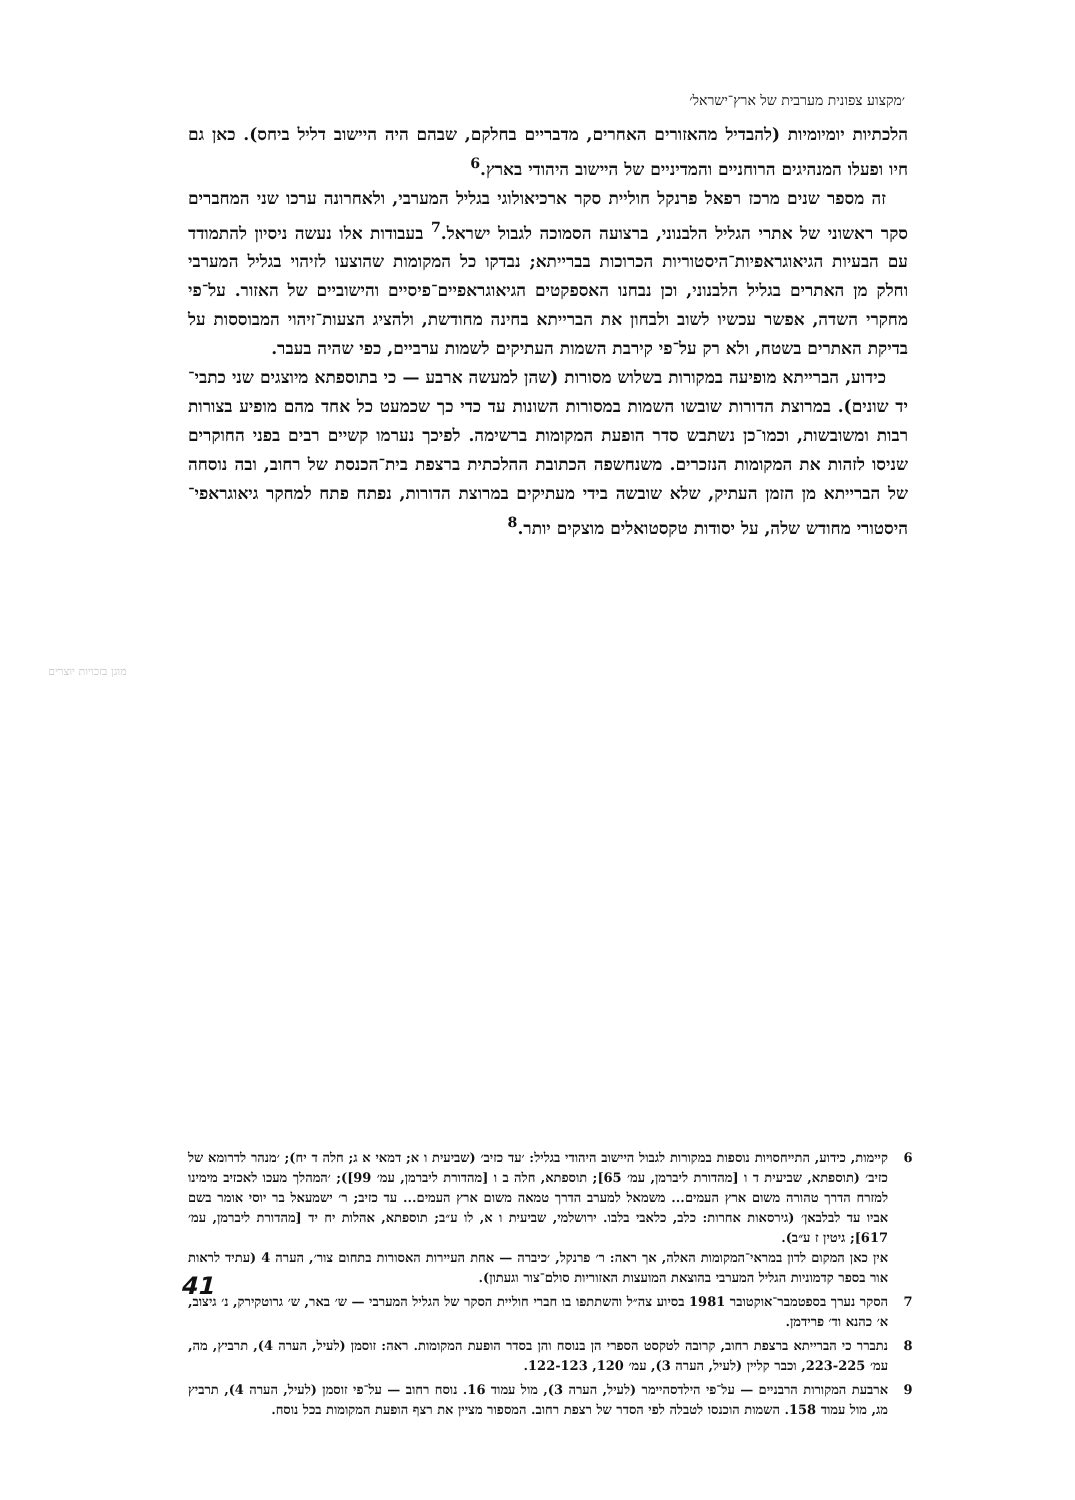׳מקצוע צפונית מערבית של ארץ־ישראל׳
הלכתיות יומיומיות (להבדיל מהאזורים האחרים, מדבריים בחלקם, שבהם היה היישוב דליל ביחס). כאן גם חיו ופעלו המנהיגים הרוחניים והמדיניים של היישוב היהודי בארץ.<sup>6</sup>
זה מספר שנים מרכז רפאל פרנקל חוליית סקר ארכיאולוגי בגליל המערבי, ולאחרונה ערכו שני המחברים סקר ראשוני של אתרי הגליל הלבנוני, ברצועה הסמוכה לגבול ישראל.<sup>7</sup> בעבודות אלו נעשה ניסיון להתמודד עם הבעיות הגיאוגראפיות־היסטוריות הכרוכות בברייתא; נבדקו כל המקומות שהוצעו לזיהוי בגליל המערבי וחלק מן האתרים בגליל הלבנוני, וכן נבחנו האספקטים הגיאוגראפיים־פיסיים והישוביים של האזור. על־פי מחקרי השדה, אפשר עכשיו לשוב ולבחון את הברייתא בחינה מחודשת, ולהציג הצעות־זיהוי המבוססות על בדיקת האתרים בשטח, ולא רק על־פי קירבת השמות העתיקים לשמות ערביים, כפי שהיה בעבר.
כידוע, הברייתא מופיעה במקורות בשלוש מסורות (שהן למעשה ארבע — כי בתוספתא מיוצגים שני כתבי־יד שונים). במרוצת הדורות שובשו השמות במסורות השונות עד כדי כך שכמעט כל אחד מהם מופיע בצורות רבות ומשובשות, וכמו־כן נשתבש סדר הופעת המקומות ברשימה. לפיכך נערמו קשיים רבים בפני החוקרים שניסו לזהות את המקומות הנזכרים. משנחשפה הכתובת ההלכתית ברצפת בית־הכנסת של רחוב, ובה נוסחה של הברייתא מן הזמן העתיק, שלא שובשה בידי מעתיקים במרוצת הדורות, נפתח פתח למחקר גיאוגראפי־היסטורי מחודש שלה, על יסודות טקסטואלים מוצקים יותר.<sup>8</sup>
מוגן בזכויות יוצרים
6 קיימות, כידוע, התייחסויות נוספות במקורות לגבול היישוב היהודי בגליל: ׳עד כזיב׳ (שביעית ו א; דמאי א ג; חלה ד יח); ׳מנהר לדרומא של כזיב׳ (תוספתא, שביעית ד ו [מהדורת ליברמן, עמ׳ 65]; תוספתא, חלה ב ו [מהדורת ליברמן, עמ׳ 99]); ׳המהלך מעכו לאכזיב מימינו למזרח הדרך טהורה משום ארץ העמים... משמאל למערב הדרך טמאה משום ארץ העמים... עד כזיב; ר׳ ישמעאל בר יוסי אומר בשם אביו עד לבלבאן׳ (גירסאות אחרות: כלב, כלאבי בלבו. ירושלמי, שביעית ו א, לו ע״ב; תוספתא, אהלות יח יד [מהדורת ליברמן, עמ׳ 617]; גיטין ז ע״ב).
אין כאן המקום לדון במראי־המקומות האלה, אך ראה: ר׳ פרנקל, ׳כיברה — אחת העיירות האסורות בתחום צור׳, הערה 4 (עתיד לראות אור בספר קדמוניות הגליל המערבי בהוצאת המועצות האזוריות סולם־צור וגעתון).
7 הסקר נערך בספטמבר־אוקטובר 1981 בסיוע צה״ל והשתתפו בו חברי חוליית הסקר של הגליל המערבי — ש׳ באר, ש׳ גרוטקירק, נ׳ גיצוב, א׳ כהנא וד׳ פרידמן.
8 נתברר כי הברייתא ברצפת רחוב, קרובה לטקסט הספרי הן בנוסח והן בסדר הופעת המקומות. ראה: זוסמן (לעיל, הערה 4), תרביץ, מה, עמ׳ 223-225, וכבר קליין (לעיל, הערה 3), עמ׳ 120, 122-123.
9 ארבעת המקורות הרבניים — על־פי הילדסהיימר (לעיל, הערה 3), מול עמוד 16. נוסח רחוב — על־פי זוסמן (לעיל, הערה 4), תרביץ מג, מול עמוד 158. השמות הוכנסו לטבלה לפי הסדר של רצפת רחוב. המספור מציין את רצף הופעת המקומות בכל נוסח.
41